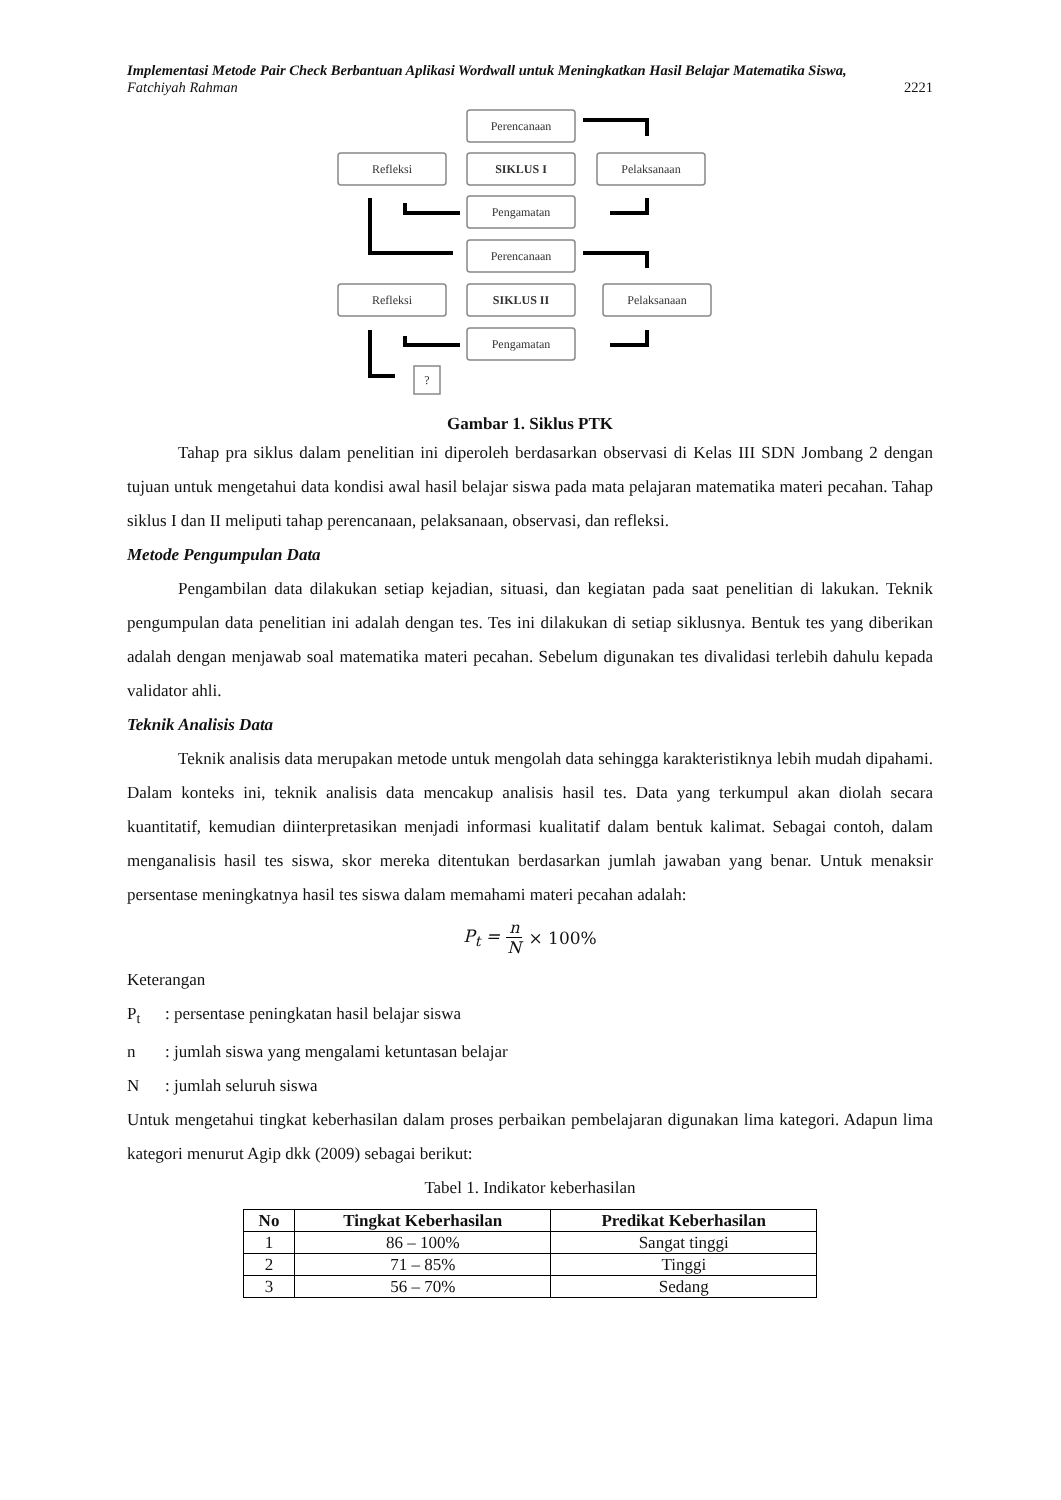Implementasi Metode Pair Check Berbantuan Aplikasi Wordwall untuk Meningkatkan Hasil Belajar Matematika Siswa,
Fatchiyah Rahman 2221
Perencanaan
Refleksi
SIKLUS I
Pelaksanaan
Pengamatan
Perencanaan
Refleksi
SIKLUS II
Pelaksanaan
Pengamatan
?
Gambar 1. Siklus PTK
Tahap pra siklus dalam penelitian ini diperoleh berdasarkan observasi di Kelas III SDN Jombang 2 dengan tujuan untuk mengetahui data kondisi awal hasil belajar siswa pada mata pelajaran matematika materi pecahan. Tahap siklus I dan II meliputi tahap perencanaan, pelaksanaan, observasi, dan refleksi.
Metode Pengumpulan Data
Pengambilan data dilakukan setiap kejadian, situasi, dan kegiatan pada saat penelitian di lakukan. Teknik pengumpulan data penelitian ini adalah dengan tes. Tes ini dilakukan di setiap siklusnya. Bentuk tes yang diberikan adalah dengan menjawab soal matematika materi pecahan. Sebelum digunakan tes divalidasi terlebih dahulu kepada validator ahli.
Teknik Analisis Data
Teknik analisis data merupakan metode untuk mengolah data sehingga karakteristiknya lebih mudah dipahami. Dalam konteks ini, teknik analisis data mencakup analisis hasil tes. Data yang terkumpul akan diolah secara kuantitatif, kemudian diinterpretasikan menjadi informasi kualitatif dalam bentuk kalimat. Sebagai contoh, dalam menganalisis hasil tes siswa, skor mereka ditentukan berdasarkan jumlah jawaban yang benar. Untuk menaksir persentase meningkatnya hasil tes siswa dalam memahami materi pecahan adalah:
P<sub>t</sub> = n N × 100%
Keterangan
P<sub>t</sub>: persentase peningkatan hasil belajar siswa
n: jumlah siswa yang mengalami ketuntasan belajar
N: jumlah seluruh siswa
Untuk mengetahui tingkat keberhasilan dalam proses perbaikan pembelajaran digunakan lima kategori. Adapun lima kategori menurut Agip dkk (2009) sebagai berikut:
Tabel 1. Indikator keberhasilan
| No | Tingkat Keberhasilan | Predikat Keberhasilan |
| --- | --- | --- |
| 1 | 86 – 100% | Sangat tinggi |
| 2 | 71 – 85% | Tinggi |
| 3 | 56 – 70% | Sedang |